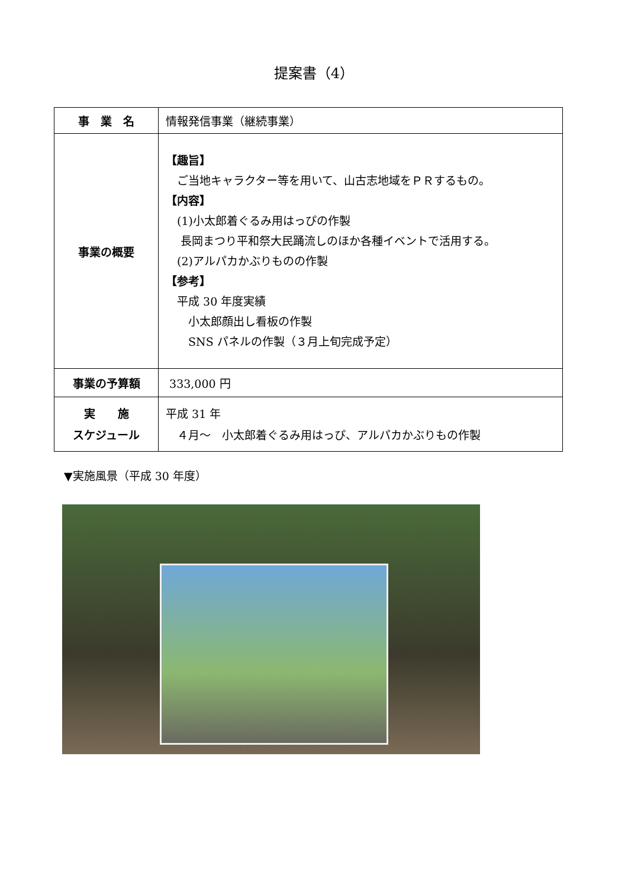提案書（4）
| 事 業 名 | 情報発信事業（継続事業） |
| 事業の概要 | 【趣旨】 ご当地キャラクター等を用いて、山古志地域をＰＲするもの。 【内容】 (1)小太郎着ぐるみ用はっぴの作製 長岡まつり平和祭大民踊流しのほか各種イベントで活用する。 (2)アルパカかぶりものの作製 【参考】 平成 30 年度実績 小太郎顔出し看板の作製 SNS パネルの作製（３月上旬完成予定） |
| 事業の予算額 | 333,000 円 |
| 実 施 スケジュール | 平成 31 年 ４月～ 小太郎着ぐるみ用はっぴ、アルパカかぶりもの作製 |
▼実施風景（平成 30 年度）